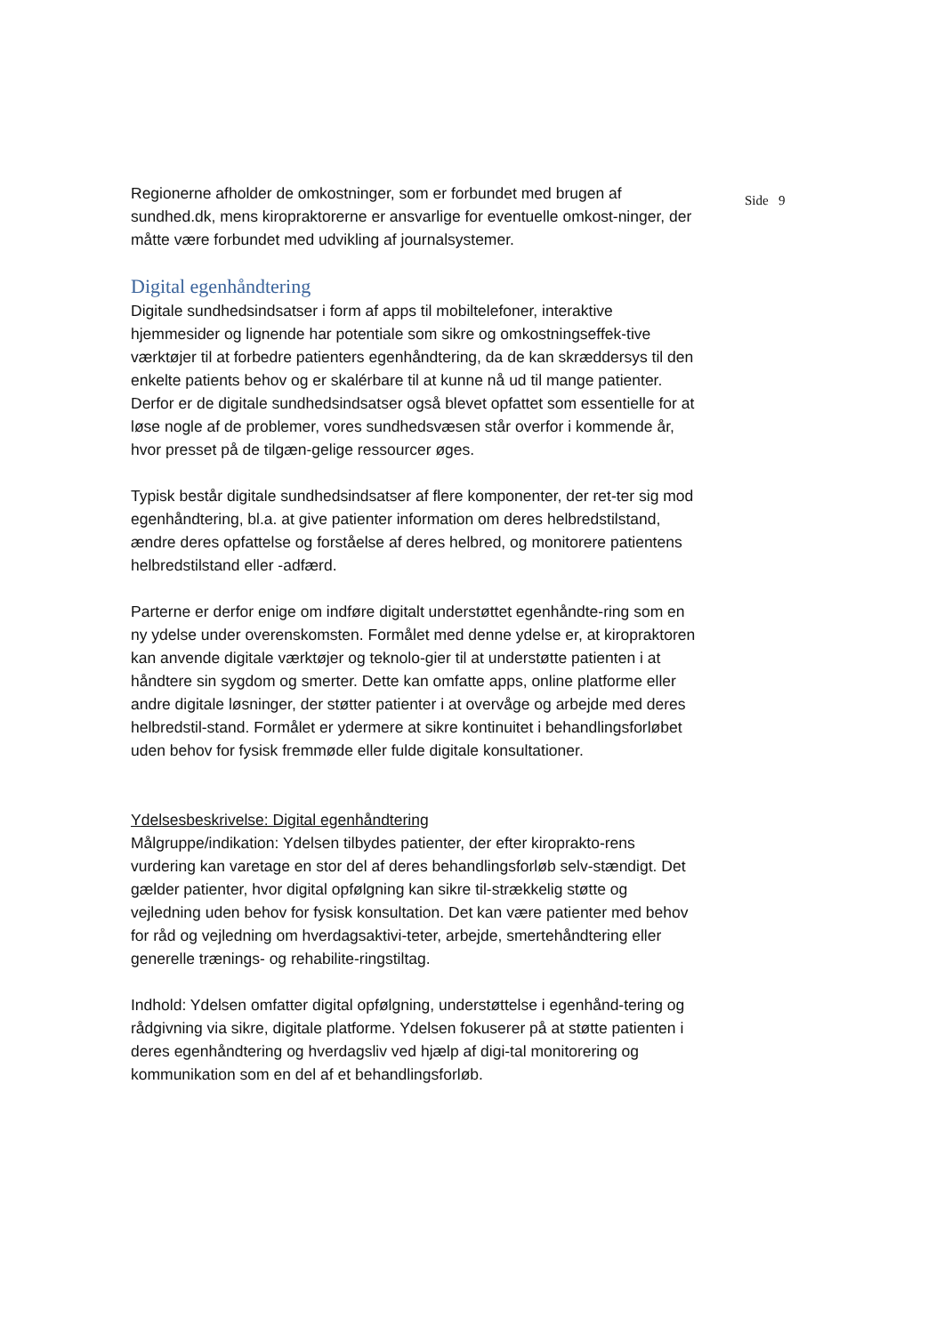Regionerne afholder de omkostninger, som er forbundet med brugen af sundhed.dk, mens kiropraktorerne er ansvarlige for eventuelle omkost-ninger, der måtte være forbundet med udvikling af journalsystemer.
Digital egenhåndtering
Digitale sundhedsindsatser i form af apps til mobiltelefoner, interaktive hjemmesider og lignende har potentiale som sikre og omkostningseffek-tive værktøjer til at forbedre patienters egenhåndtering, da de kan skræddersys til den enkelte patients behov og er skalérbare til at kunne nå ud til mange patienter. Derfor er de digitale sundhedsindsatser også blevet opfattet som essentielle for at løse nogle af de problemer, vores sundhedsvæsen står overfor i kommende år, hvor presset på de tilgæn-gelige ressourcer øges.
Typisk består digitale sundhedsindsatser af flere komponenter, der ret-ter sig mod egenhåndtering, bl.a. at give patienter information om deres helbredstilstand, ændre deres opfattelse og forståelse af deres helbred, og monitorere patientens helbredstilstand eller -adfærd.
Parterne er derfor enige om indføre digitalt understøttet egenhåndte-ring som en ny ydelse under overenskomsten. Formålet med denne ydelse er, at kiropraktoren kan anvende digitale værktøjer og teknolo-gier til at understøtte patienten i at håndtere sin sygdom og smerter. Dette kan omfatte apps, online platforme eller andre digitale løsninger, der støtter patienter i at overvåge og arbejde med deres helbredstil-stand. Formålet er ydermere at sikre kontinuitet i behandlingsforløbet uden behov for fysisk fremmøde eller fulde digitale konsultationer.
Ydelsesbeskrivelse: Digital egenhåndtering
Målgruppe/indikation: Ydelsen tilbydes patienter, der efter kiroprakto-rens vurdering kan varetage en stor del af deres behandlingsforløb selv-stændigt. Det gælder patienter, hvor digital opfølgning kan sikre til-strækkelig støtte og vejledning uden behov for fysisk konsultation. Det kan være patienter med behov for råd og vejledning om hverdagsaktivi-teter, arbejde, smertehåndtering eller generelle trænings- og rehabilite-ringstiltag.
Indhold: Ydelsen omfatter digital opfølgning, understøttelse i egenhånd-tering og rådgivning via sikre, digitale platforme. Ydelsen fokuserer på at støtte patienten i deres egenhåndtering og hverdagsliv ved hjælp af digi-tal monitorering og kommunikation som en del af et behandlingsforløb.
Side 9